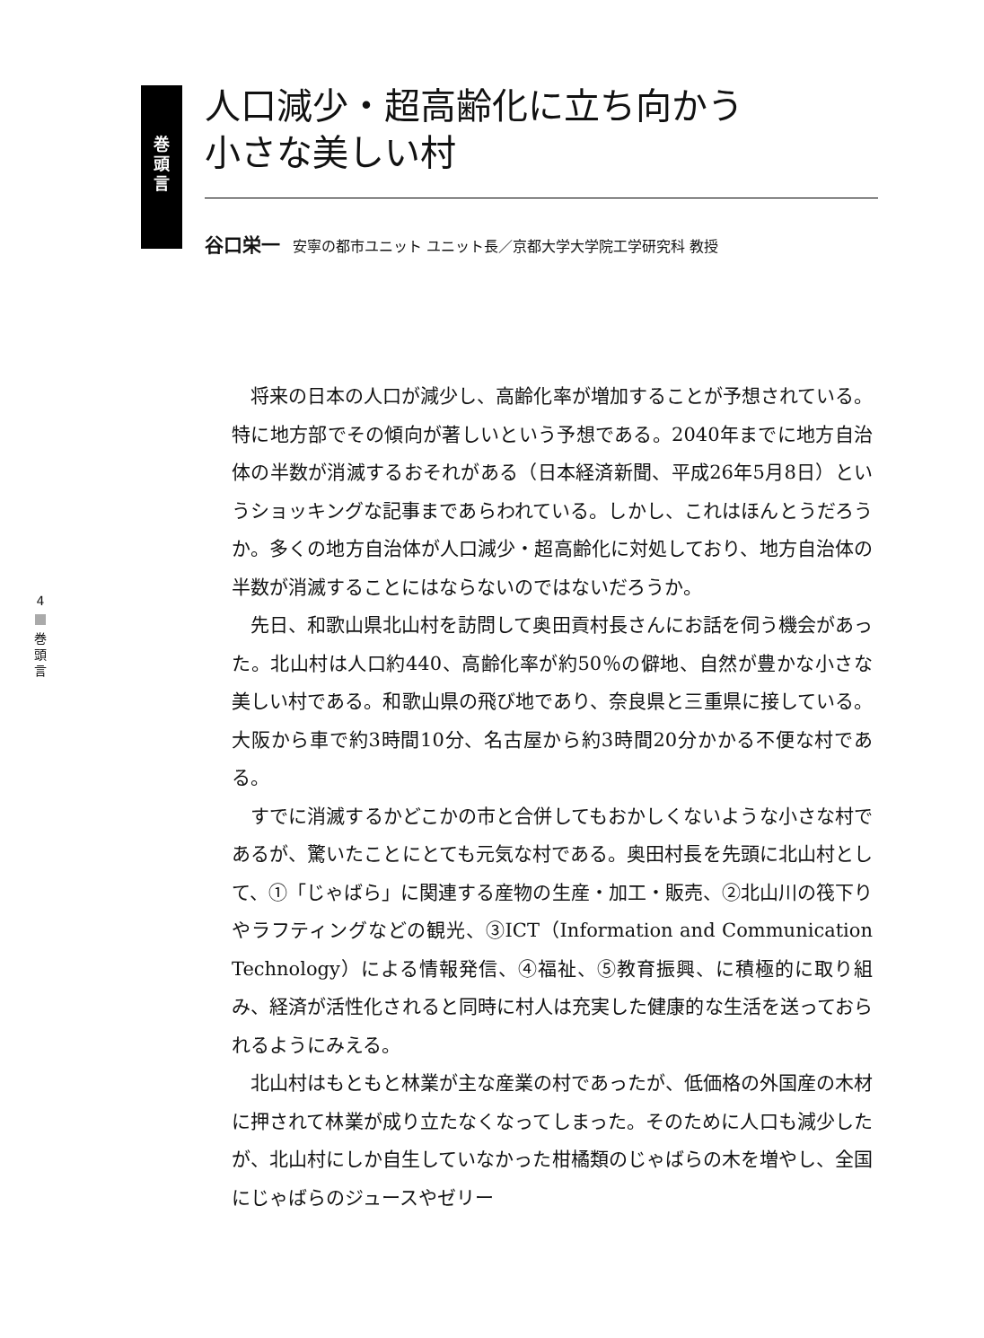巻
頭
言
人口減少・超高齢化に立ち向かう
小さな美しい村
谷口栄一 安寧の都市ユニット ユニット長／京都大学大学院工学研究科 教授
4 巻
頭
言
将来の日本の人口が減少し、高齢化率が増加することが予想されている。特に地方部でその傾向が著しいという予想である。2040年までに地方自治体の半数が消滅するおそれがある（日本経済新聞、平成26年5月8日）というショッキングな記事まであらわれている。しかし、これはほんとうだろうか。多くの地方自治体が人口減少・超高齢化に対処しており、地方自治体の半数が消滅することにはならないのではないだろうか。
先日、和歌山県北山村を訪問して奥田貢村長さんにお話を伺う機会があった。北山村は人口約440、高齢化率が約50％の僻地、自然が豊かな小さな美しい村である。和歌山県の飛び地であり、奈良県と三重県に接している。大阪から車で約3時間10分、名古屋から約3時間20分かかる不便な村である。
すでに消滅するかどこかの市と合併してもおかしくないような小さな村であるが、驚いたことにとても元気な村である。奥田村長を先頭に北山村として、①「じゃばら」に関連する産物の生産・加工・販売、②北山川の筏下りやラフティングなどの観光、③ICT（Information and Communication Technology）による情報発信、④福祉、⑤教育振興、に積極的に取り組み、経済が活性化されると同時に村人は充実した健康的な生活を送っておられるようにみえる。
北山村はもともと林業が主な産業の村であったが、低価格の外国産の木材に押されて林業が成り立たなくなってしまった。そのために人口も減少したが、北山村にしか自生していなかった柑橘類のじゃばらの木を増やし、全国にじゃばらのジュースやゼリー